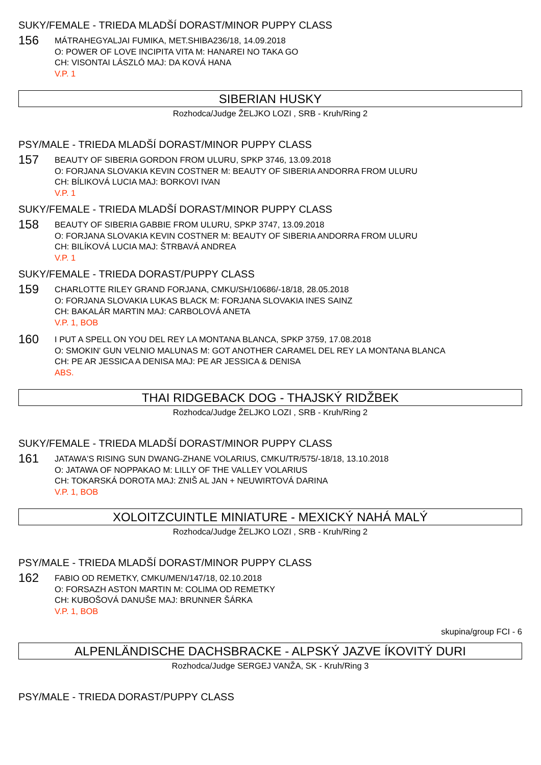SUKY/FEMALE - TRIEDA MLADŠÍ DORAST/MINOR PUPPY CLASS
156
MÁTRAHEGYALJAI FUMIKA, MET.SHIBA236/18, 14.09.2018
O: POWER OF LOVE INCIPITA VITA M: HANAREI NO TAKA GO
CH: VISONTAI LÁSZLÓ MAJ: DA KOVÁ HANA
V.P. 1
SIBERIAN HUSKY
Rozhodca/Judge ŽELJKO LOZI , SRB - Kruh/Ring 2
PSY/MALE - TRIEDA MLADŠÍ DORAST/MINOR PUPPY CLASS
157
BEAUTY OF SIBERIA GORDON FROM ULURU, SPKP 3746, 13.09.2018
O: FORJANA SLOVAKIA KEVIN COSTNER M: BEAUTY OF SIBERIA ANDORRA FROM ULURU
CH: BÍLIKOVÁ LUCIA MAJ: BORKOVI IVAN
V.P. 1
SUKY/FEMALE - TRIEDA MLADŠÍ DORAST/MINOR PUPPY CLASS
158
BEAUTY OF SIBERIA GABBIE FROM ULURU, SPKP 3747, 13.09.2018
O: FORJANA SLOVAKIA KEVIN COSTNER M: BEAUTY OF SIBERIA ANDORRA FROM ULURU
CH: BILÍKOVÁ LUCIA MAJ: ŠTRBAVÁ ANDREA
V.P. 1
SUKY/FEMALE - TRIEDA DORAST/PUPPY CLASS
159
CHARLOTTE RILEY GRAND FORJANA, CMKU/SH/10686/-18/18, 28.05.2018
O: FORJANA SLOVAKIA LUKAS BLACK M: FORJANA SLOVAKIA INES SAINZ
CH: BAKALÁR MARTIN MAJ: CARBOLOVÁ ANETA
V.P. 1, BOB
160
I PUT A SPELL ON YOU DEL REY LA MONTANA BLANCA, SPKP 3759, 17.08.2018
O: SMOKIN' GUN VELNIO MALUNAS M: GOT ANOTHER CARAMEL DEL REY LA MONTANA BLANCA
CH: PE AR JESSICA A DENISA MAJ: PE AR JESSICA & DENISA
ABS.
THAI RIDGEBACK DOG - THAJSKÝ RIDŽBEK
Rozhodca/Judge ŽELJKO LOZI , SRB - Kruh/Ring 2
SUKY/FEMALE - TRIEDA MLADŠÍ DORAST/MINOR PUPPY CLASS
161
JATAWA'S RISING SUN DWANG-ZHANE VOLARIUS, CMKU/TR/575/-18/18, 13.10.2018
O: JATAWA OF NOPPAKAO M: LILLY OF THE VALLEY VOLARIUS
CH: TOKARSKÁ DOROTA MAJ: ZNIŠ AL JAN + NEUWIRTOVÁ DARINA
V.P. 1, BOB
XOLOITZCUINTLE MINIATURE - MEXICKÝ NAHÁ MALÝ
Rozhodca/Judge ŽELJKO LOZI , SRB - Kruh/Ring 2
PSY/MALE - TRIEDA MLADŠÍ DORAST/MINOR PUPPY CLASS
162
FABIO OD REMETKY, CMKU/MEN/147/18, 02.10.2018
O: FORSAZH ASTON MARTIN M: COLIMA OD REMETKY
CH: KUBOŠOVÁ DANUŠE MAJ: BRUNNER ŠÁRKA
V.P. 1, BOB
skupina/group FCI - 6
ALPENLÄNDISCHE DACHSBRACKE - ALPSKÝ JAZVE ÍKOVITÝ DURI
Rozhodca/Judge SERGEJ VANŽA, SK - Kruh/Ring 3
PSY/MALE - TRIEDA DORAST/PUPPY CLASS